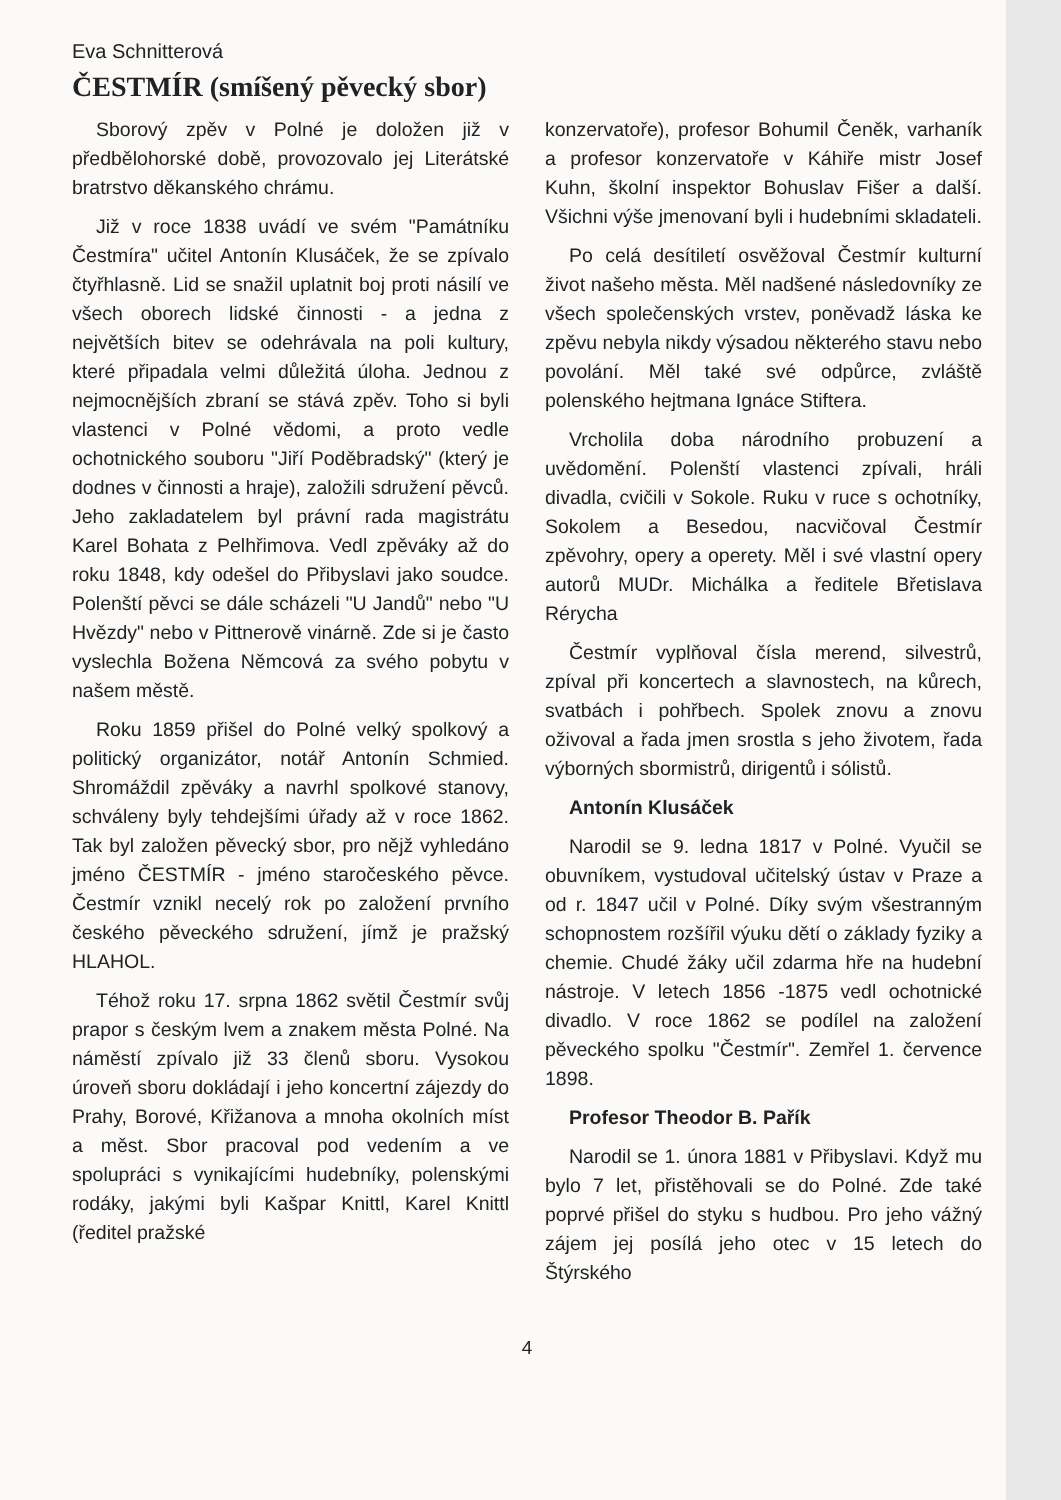Eva Schnitterová
ČESTMÍR (smíšený pěvecký sbor)
Sborový zpěv v Polné je doložen již v předbělohorské době, provozovalo jej Literátské bratrstvo děkanského chrámu.
Již v roce 1838 uvádí ve svém "Památníku Čestmíra" učitel Antonín Klusáček, že se zpívalo čtyřhlasně. Lid se snažil uplatnit boj proti násilí ve všech oborech lidské činnosti - a jedna z největších bitev se odehrávala na poli kultury, které připadala velmi důležitá úloha. Jednou z nejmocnějších zbraní se stává zpěv. Toho si byli vlastenci v Polné vědomi, a proto vedle ochotnického souboru "Jiří Poděbradský" (který je dodnes v činnosti a hraje), založili sdružení pěvců. Jeho zakladatelem byl právní rada magistrátu Karel Bohata z Pelhřimova. Vedl zpěváky až do roku 1848, kdy odešel do Přibyslavi jako soudce. Polenští pěvci se dále scházeli "U Jandů" nebo "U Hvězdy" nebo v Pittnerově vinárně. Zde si je často vyslechla Božena Němcová za svého pobytu v našem městě.
Roku 1859 přišel do Polné velký spolkový a politický organizátor, notář Antonín Schmied. Shromáždil zpěváky a navrhl spolkové stanovy, schváleny byly tehdejšími úřady až v roce 1862. Tak byl založen pěvecký sbor, pro nějž vyhledáno jméno ČESTMÍR - jméno staročeského pěvce. Čestmír vznikl necelý rok po založení prvního českého pěveckého sdružení, jímž je pražský HLAHOL.
Téhož roku 17. srpna 1862 světil Čestmír svůj prapor s českým lvem a znakem města Polné. Na náměstí zpívalo již 33 členů sboru. Vysokou úroveň sboru dokládají i jeho koncertní zájezdy do Prahy, Borové, Křižanova a mnoha okolních míst a měst. Sbor pracoval pod vedením a ve spolupráci s vynikajícími hudebníky, polenskými rodáky, jakými byli Kašpar Knittl, Karel Knittl (ředitel pražské
konzervatoře), profesor Bohumil Čeněk, varhaník a profesor konzervatoře v Káhiře mistr Josef Kuhn, školní inspektor Bohuslav Fišer a další. Všichni výše jmenovaní byli i hudebními skladateli.
Po celá desítiletí osvěžoval Čestmír kulturní život našeho města. Měl nadšené následovníky ze všech společenských vrstev, poněvadž láska ke zpěvu nebyla nikdy výsadou některého stavu nebo povolání. Měl také své odpůrce, zvláště polenského hejtmana Ignáce Stiftera.
Vrcholila doba národního probuzení a uvědomění. Polenští vlastenci zpívali, hráli divadla, cvičili v Sokole. Ruku v ruce s ochotníky, Sokolem a Besedou, nacvičoval Čestmír zpěvohry, opery a operety. Měl i své vlastní opery autorů MUDr. Michálka a ředitele Břetislava Rérycha
Čestmír vyplňoval čísla merend, silvestrů, zpíval při koncertech a slavnostech, na kůrech, svatbách i pohřbech. Spolek znovu a znovu oživoval a řada jmen srostla s jeho životem, řada výborných sbormistrů, dirigentů i sólistů.
Antonín Klusáček
Narodil se 9. ledna 1817 v Polné. Vyučil se obuvníkem, vystudoval učitelský ústav v Praze a od r. 1847 učil v Polné. Díky svým všestranným schopnostem rozšířil výuku dětí o základy fyziky a chemie. Chudé žáky učil zdarma hře na hudební nástroje. V letech 1856 -1875 vedl ochotnické divadlo. V roce 1862 se podílel na založení pěveckého spolku "Čestmír". Zemřel 1. července 1898.
Profesor Theodor B. Pařík
Narodil se 1. února 1881 v Přibyslavi. Když mu bylo 7 let, přistěhovali se do Polné. Zde také poprvé přišel do styku s hudbou. Pro jeho vážný zájem jej posílá jeho otec v 15 letech do Štýrského
4